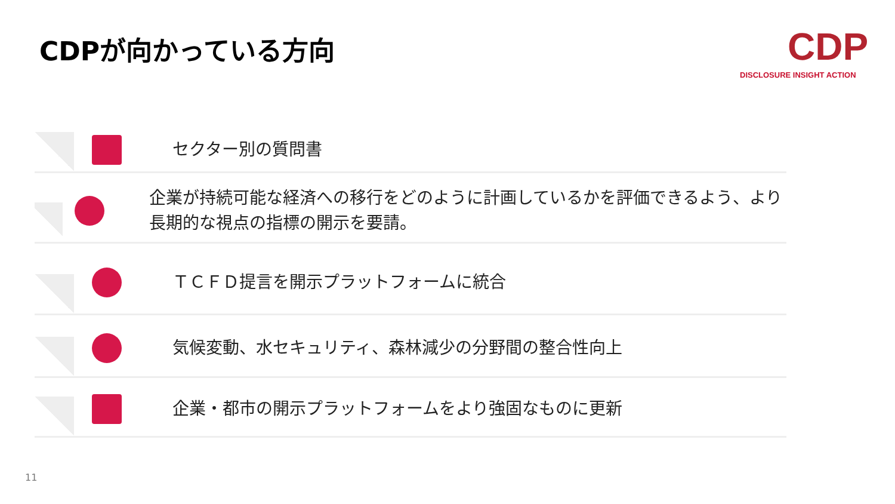CDPが向かっている方向
CDP
DISCLOSURE INSIGHT ACTION
セクター別の質問書
企業が持続可能な経済への移行をどのように計画しているかを評価できるよう、より長期的な視点の指標の開示を要請。
ＴＣＦＤ提言を開示プラットフォームに統合
気候変動、水セキュリティ、森林減少の分野間の整合性向上
企業・都市の開示プラットフォームをより強固なものに更新
11